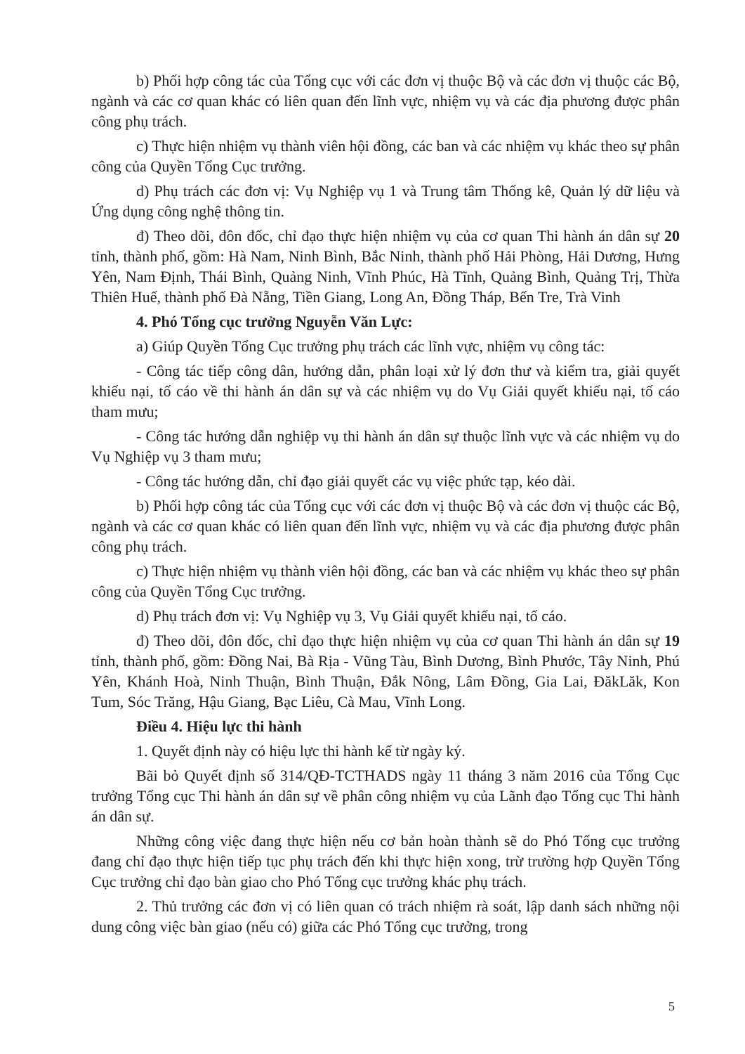b) Phối hợp công tác của Tổng cục với các đơn vị thuộc Bộ và các đơn vị thuộc các Bộ, ngành và các cơ quan khác có liên quan đến lĩnh vực, nhiệm vụ và các địa phương được phân công phụ trách.
c) Thực hiện nhiệm vụ thành viên hội đồng, các ban và các nhiệm vụ khác theo sự phân công của Quyền Tổng Cục trưởng.
d) Phụ trách các đơn vị: Vụ Nghiệp vụ 1 và Trung tâm Thống kê, Quản lý dữ liệu và Ứng dụng công nghệ thông tin.
đ) Theo dõi, đôn đốc, chỉ đạo thực hiện nhiệm vụ của cơ quan Thi hành án dân sự 20 tỉnh, thành phố, gồm: Hà Nam, Ninh Bình, Bắc Ninh, thành phố Hải Phòng, Hải Dương, Hưng Yên, Nam Định, Thái Bình, Quảng Ninh, Vĩnh Phúc, Hà Tĩnh, Quảng Bình, Quảng Trị, Thừa Thiên Huế, thành phố Đà Nẵng, Tiền Giang, Long An, Đồng Tháp, Bến Tre, Trà Vinh
4. Phó Tổng cục trưởng Nguyễn Văn Lực:
a) Giúp Quyền Tổng Cục trưởng phụ trách các lĩnh vực, nhiệm vụ công tác:
- Công tác tiếp công dân, hướng dẫn, phân loại xử lý đơn thư và kiểm tra, giải quyết khiếu nại, tố cáo về thi hành án dân sự và các nhiệm vụ do Vụ Giải quyết khiếu nại, tố cáo tham mưu;
- Công tác hướng dẫn nghiệp vụ thi hành án dân sự thuộc lĩnh vực và các nhiệm vụ do Vụ Nghiệp vụ 3 tham mưu;
- Công tác hướng dẫn, chỉ đạo giải quyết các vụ việc phức tạp, kéo dài.
b) Phối hợp công tác của Tổng cục với các đơn vị thuộc Bộ và các đơn vị thuộc các Bộ, ngành và các cơ quan khác có liên quan đến lĩnh vực, nhiệm vụ và các địa phương được phân công phụ trách.
c) Thực hiện nhiệm vụ thành viên hội đồng, các ban và các nhiệm vụ khác theo sự phân công của Quyền Tổng Cục trưởng.
d) Phụ trách đơn vị: Vụ Nghiệp vụ 3, Vụ Giải quyết khiếu nại, tố cáo.
đ) Theo dõi, đôn đốc, chỉ đạo thực hiện nhiệm vụ của cơ quan Thi hành án dân sự 19 tỉnh, thành phố, gồm: Đồng Nai, Bà Rịa - Vũng Tàu, Bình Dương, Bình Phước, Tây Ninh, Phú Yên, Khánh Hoà, Ninh Thuận, Bình Thuận, Đắk Nông, Lâm Đồng, Gia Lai, ĐăkLăk, Kon Tum, Sóc Trăng, Hậu Giang, Bạc Liêu, Cà Mau, Vĩnh Long.
Điều 4. Hiệu lực thi hành
1. Quyết định này có hiệu lực thi hành kể từ ngày ký.
Bãi bỏ Quyết định số 314/QĐ-TCTHADS ngày 11 tháng 3 năm 2016 của Tổng Cục trưởng Tổng cục Thi hành án dân sự về phân công nhiệm vụ của Lãnh đạo Tổng cục Thi hành án dân sự.
Những công việc đang thực hiện nếu cơ bản hoàn thành sẽ do Phó Tổng cục trưởng đang chỉ đạo thực hiện tiếp tục phụ trách đến khi thực hiện xong, trừ trường hợp Quyền Tổng Cục trưởng chỉ đạo bàn giao cho Phó Tổng cục trưởng khác phụ trách.
2. Thủ trưởng các đơn vị có liên quan có trách nhiệm rà soát, lập danh sách những nội dung công việc bàn giao (nếu có) giữa các Phó Tổng cục trưởng, trong
5